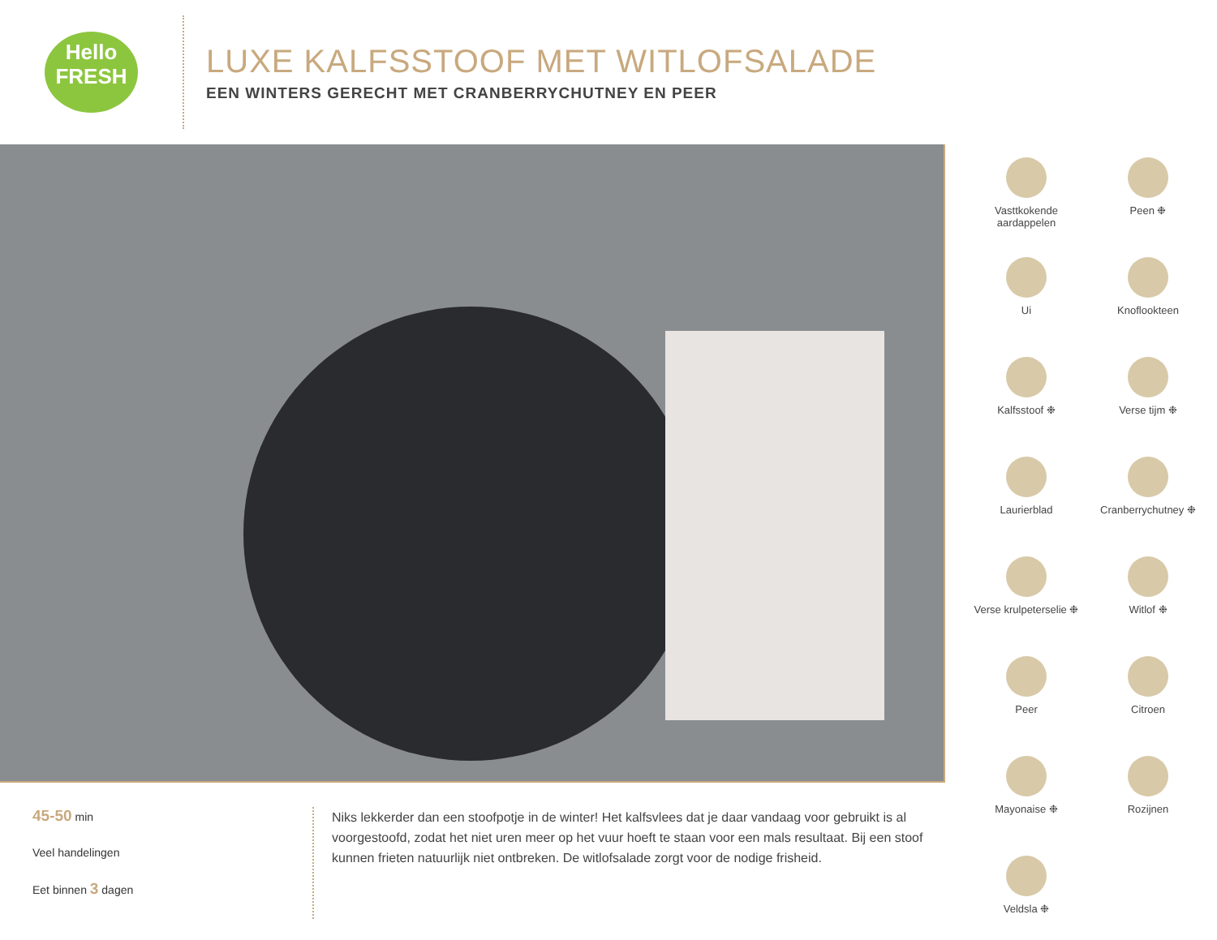Hello
FRESH
LUXE KALFSSTOOF MET WITLOFSALADE
EEN WINTERS GERECHT MET CRANBERRYCHUTNEY EN PEER
45-50 min
Veel handelingen
Eet binnen 3 dagen
Niks lekkerder dan een stoofpotje in de winter! Het kalfsvlees dat je daar vandaag voor gebruikt is al voorgestoofd, zodat het niet uren meer op het vuur hoeft te staan voor een mals resultaat. Bij een stoof kunnen frieten natuurlijk niet ontbreken. De witlofsalade zorgt voor de nodige frisheid.
Vasttkokende aardappelen
Peen ❉
Ui
Knoflookteen
Kalfsstoof ❉
Verse tijm ❉
Laurierblad
Cranberrychutney ❉
Verse krulpeterselie ❉
Witlof ❉
Peer
Citroen
Mayonaise ❉
Rozijnen
Veldsla ❉